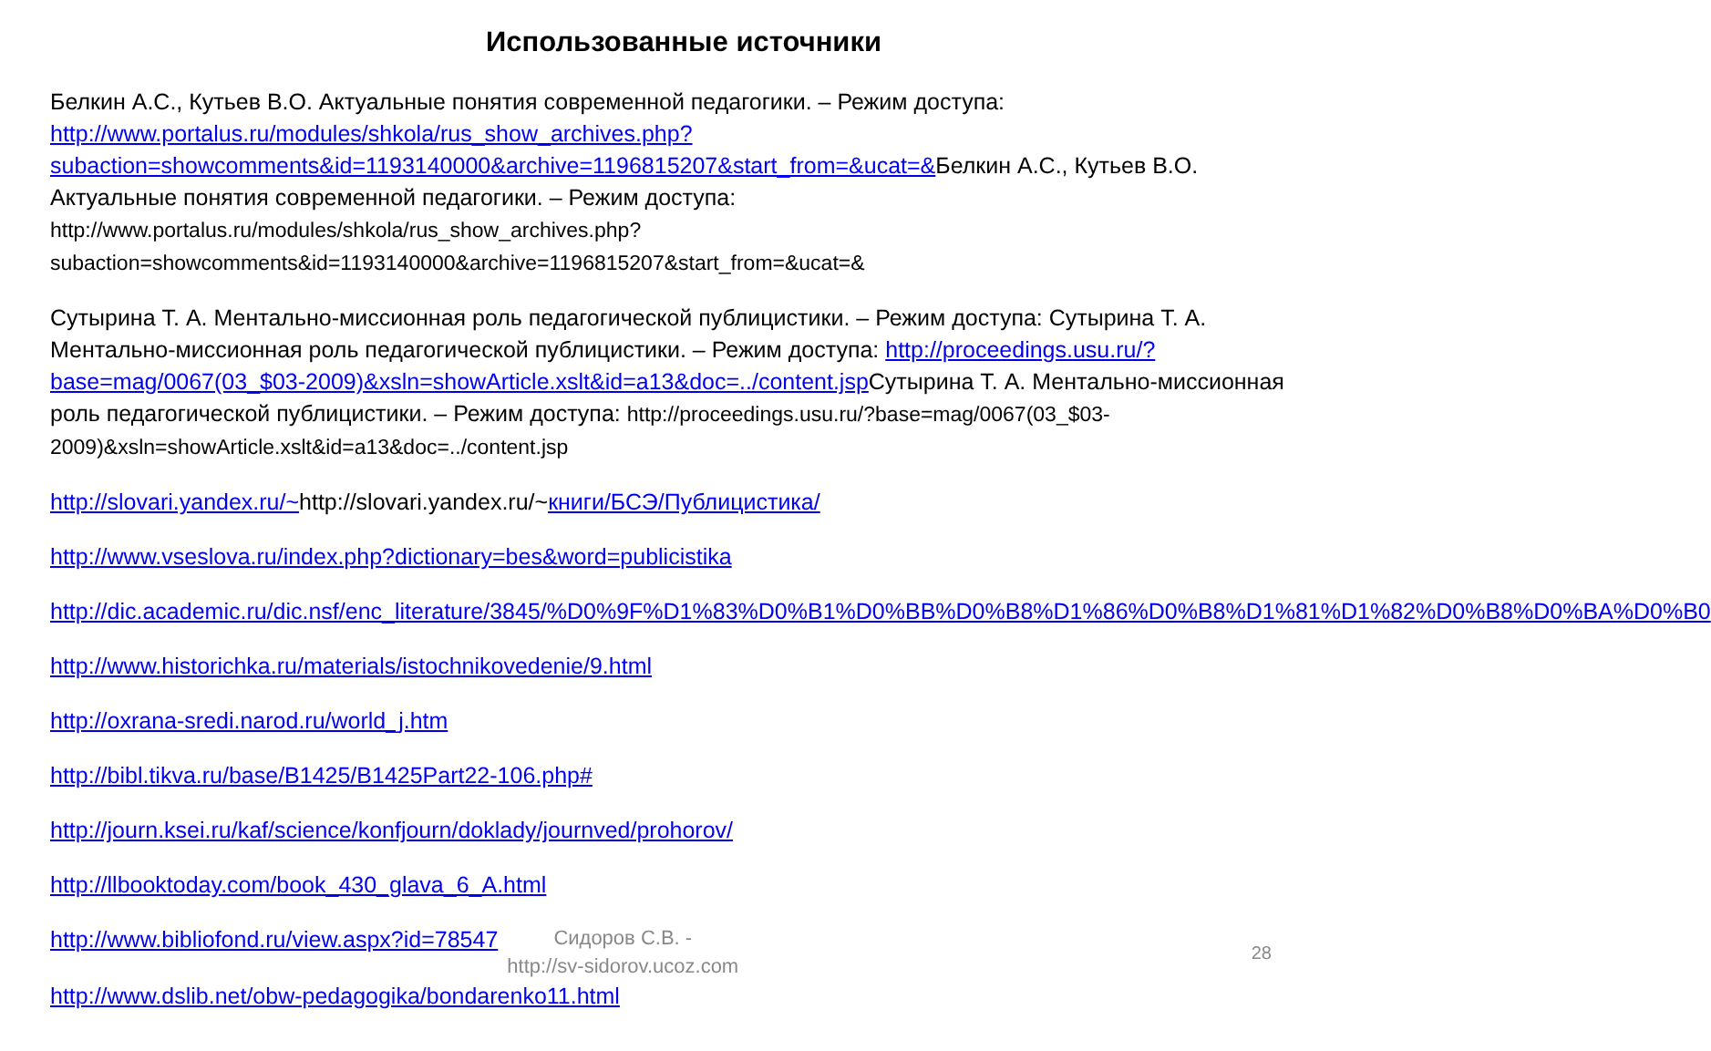Использованные источники
Белкин А.С., Кутьев В.О. Актуальные понятия современной педагогики. – Режим доступа: http://www.portalus.ru/modules/shkola/rus_show_archives.php?subaction=showcomments&id=1193140000&archive=1196815207&start_from=&ucat=&Белкин А.С., Кутьев В.О. Актуальные понятия современной педагогики. – Режим доступа: http://www.portalus.ru/modules/shkola/rus_show_archives.php?subaction=showcomments&id=1193140000&archive=1196815207&start_from=&ucat=&
Сутырина Т. А. Ментально-миссионная роль педагогической публицистики. – Режим доступа: Сутырина Т. А. Ментально-миссионная роль педагогической публицистики. – Режим доступа: http://proceedings.usu.ru/?base=mag/0067(03_$03-2009)&xsln=showArticle.xslt&id=a13&doc=../content.jsp Сутырина Т. А. Ментально-миссионная роль педагогической публицистики. – Режим доступа: http://proceedings.usu.ru/?base=mag/0067(03_$03-2009)&xsln=showArticle.xslt&id=a13&doc=../content.jsp
http://slovari.yandex.ru/~http://slovari.yandex.ru/~книги/БСЭ/Публицистика/
http://www.vseslova.ru/index.php?dictionary=bes&word=publicistika
http://dic.academic.ru/dic.nsf/enc_literature/3845/%D0%9F%D1%83%D0%B1%D0%BB%D0%B8%D1%86%D0%B8%D1%81%D1%82%D0%B8%D0%BA%D0%B0
http://www.historichka.ru/materials/istochnikovedenie/9.html
http://oxrana-sredi.narod.ru/world_j.htm
http://bibl.tikva.ru/base/B1425/B1425Part22-106.php#
http://journ.ksei.ru/kaf/science/konfjourn/doklady/journved/prohorov/
http://llbooktoday.com/book_430_glava_6_A.html
http://www.bibliofond.ru/view.aspx?id=78547
Сидоров С.В. -
http://sv-sidorov.ucoz.com
28
http://www.dslib.net/obw-pedagogika/bondarenko11.html